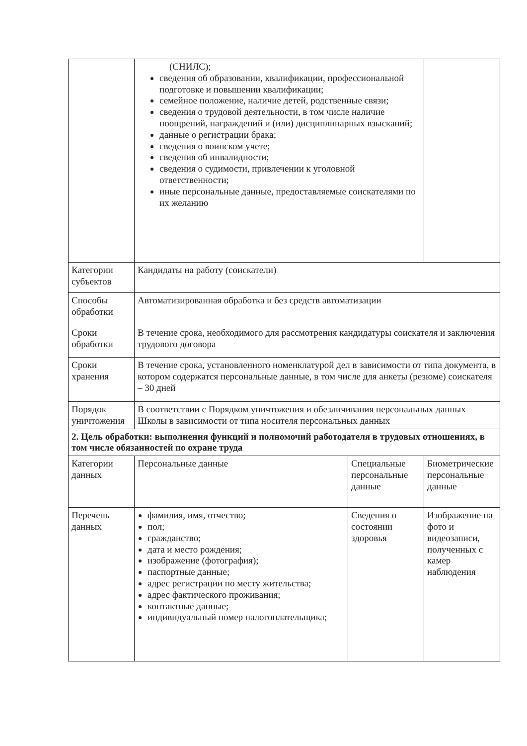| | (СНИЛС); сведения об образовании, квалификации, профессиональной подготовке и повышении квалификации; семейное положение, наличие детей, родственные связи; сведения о трудовой деятельности, в том числе наличие поощрений, награждений и (или) дисциплинарных взысканий; данные о регистрации брака; сведения о воинском учете; сведения об инвалидности; сведения о судимости, привлечении к уголовной ответственности; иные персональные данные, предоставляемые соискателями по их желанию | | |
| Категории субъектов | Кандидаты на работу (соискатели) | | |
| Способы обработки | Автоматизированная обработка и без средств автоматизации | | |
| Сроки обработки | В течение срока, необходимого для рассмотрения кандидатуры соискателя и заключения трудового договора | | |
| Сроки хранения | В течение срока, установленного номенклатурой дел в зависимости от типа документа, в котором содержатся персональные данные, в том числе для анкеты (резюме) соискателя – 30 дней | | |
| Порядок уничтожения | В соответствии с Порядком уничтожения и обезличивания персональных данных Школы в зависимости от типа носителя персональных данных | | |
| 2. Цель обработки: выполнения функций и полномочий работодателя в трудовых отношениях, в том числе обязанностей по охране труда | | | |
| Категории данных | Персональные данные | Специальные персональные данные | Биометрические персональные данные |
| Перечень данных | фамилия, имя, отчество; пол; гражданство; дата и место рождения; изображение (фотография); паспортные данные; адрес регистрации по месту жительства; адрес фактического проживания; контактные данные; индивидуальный номер налогоплательщика; | Сведения о состоянии здоровья | Изображение на фото и видеозаписи, полученных с камер наблюдения |